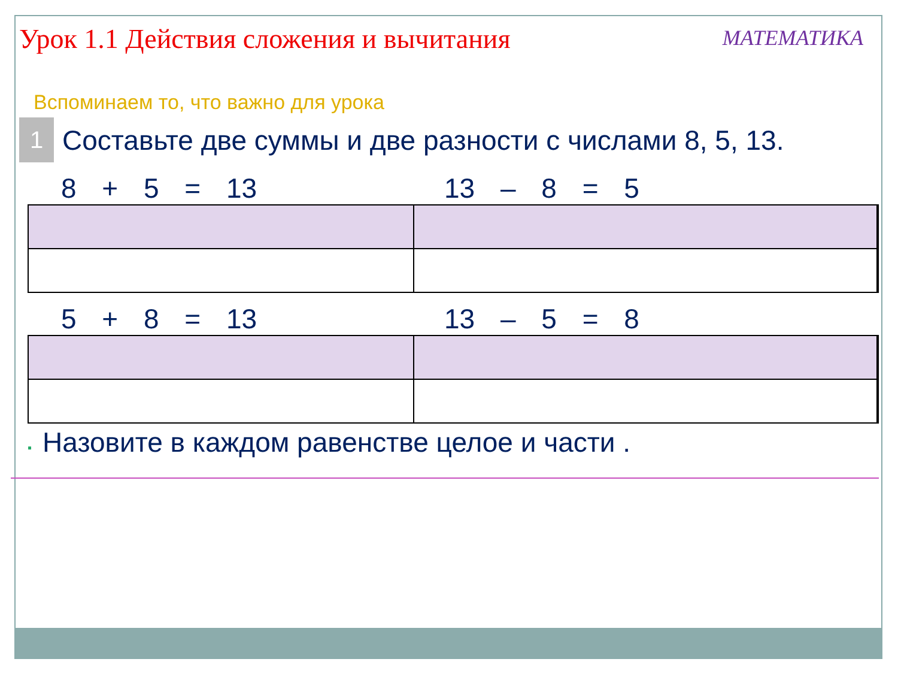Урок 1.1 Действия сложения и вычитания
МАТЕМАТИКА
Вспоминаем то, что важно для урока
1
Составьте две суммы и две разности с числами 8, 5, 13.
8 + 5 = 13
13 – 8 = 5
5 + 8 = 13
13 – 5 = 8
▪ Назовите в каждом равенстве целое и части .